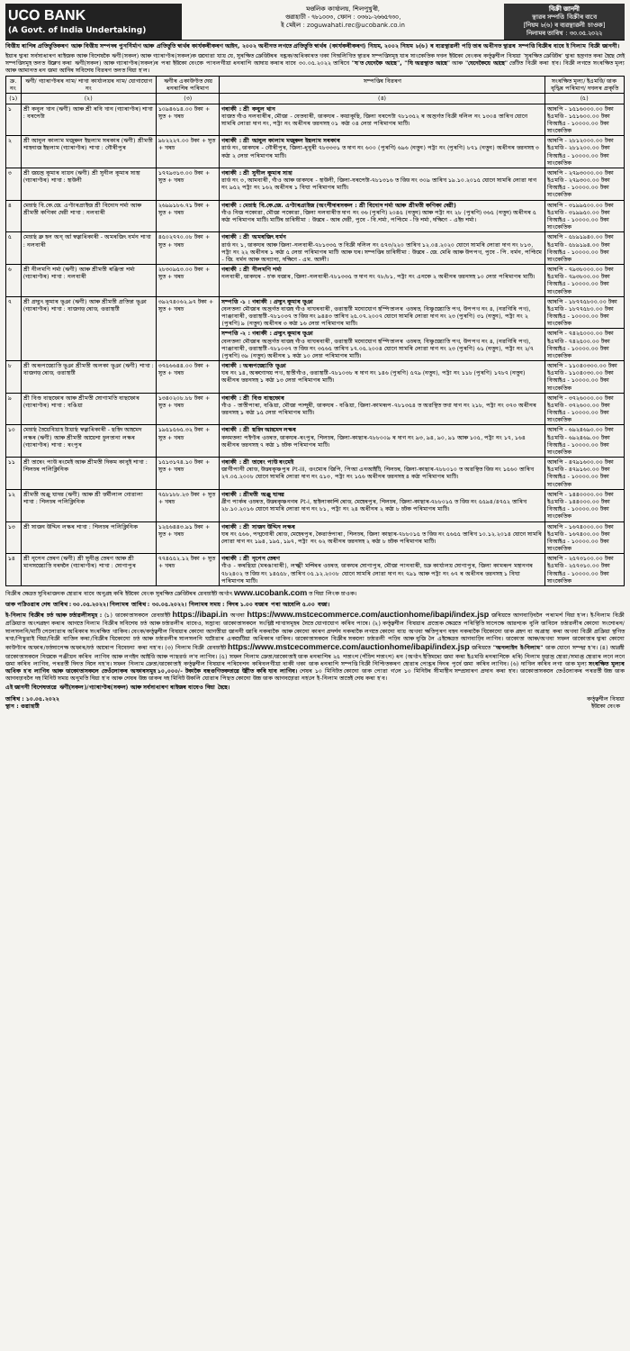UCO BANK
(A Govt. of India Undertaking)
মণ্ডলিক কাৰ্যালয়, শিলপুখুৰী,
গুৱাহাটী - ৭৮১০০৩, ফোন : ০৩৬১-২৬৬৫৭৩০,
ই মেইল : zoguwahati.rec@ucobank.co.in
বিক্ৰী জাননী
স্থাৱৰ সম্পত্তি বিক্ৰীৰ বাবে
[নিয়ম ৮(৬) ৰ ব্যৱস্থাৱলী চাওক]
নিলামৰ তাৰিখ : ৩০.০৫.২০২২
বিত্তীয় ৰাশিৰ প্ৰতিভূতিকৰণ আৰু বিত্তীয় সম্পদৰ পুনৰ্নিৰ্মাণ আৰু প্ৰতিভূতি স্বাৰ্থৰ কাৰ্যকৰীকৰণ আইন, ২০০২ অধীনত লগতে প্ৰতিভূতি স্বাৰ্থৰ (কাৰ্যকৰীকৰণ) নিয়ম, ২০০২ নিয়ম ৮(৬) ৰ ব্যৱস্থাৱলী পঢ়ি তাৰ অধীনত স্থাৱৰ সম্পত্তি বিক্ৰীৰ বাবে ই নিলাম বিক্ৰী জাননী।
ইয়াৰ দ্বাৰা সৰ্বসাধাৰণ ৰাইজক আৰু বিশেষকৈ ঋণী(সকল) আৰু গ্যাৰাণ্টৰ(সকল)ক জনোৱা যায় যে, সুৰক্ষিত ক্ৰেডিটৰৰ বন্ধক/অধিকাৰত থকা নিম্নলিখিত স্থাৱৰ সম্পত্তিসমূহ যাৰ সাংকেতিক দখল ইউকো বেংকৰ কৰ্তৃত্বশীল বিষয়া 'সুৰক্ষিত ক্ৰেডিটৰ' দ্বাৰা হস্তগত কৰা হৈছে সেই সম্পত্তিসমূহ তলত উল্লেখ কৰা ঋণী(সকল) আৰু গ্যাৰাণ্টৰ(সকল)ৰ পৰা ইউকো বেংকে পাবলগীয়া ধনৰাশি আদায় কৰাৰ বাবে ৩০.০৫.২০২২ তাৰিখে "য'ত যেনেকৈ আছে", "যি অৱস্থাত আছে" আৰু "যেনেকৈয়ে আছে" ভেটিত বিক্ৰী কৰা হ'ব। বিক্ৰী লগতে সংৰক্ষিত মূল্য আৰু আমানত ধন জমা আদিৰ সবিশেষ বিৱৰণ তলত দিয়া হ'ল।
| ক্ৰ. নং | ঋণী/ গ্যাৰাণ্টৰৰ নাম/ শাখা কাৰ্যালয়ৰ নাম/ যোগাযোগ নং | ঋণীৰ একাউণ্টত দেয় ধনৰাশিৰ পৰিমাণ | সম্পত্তিৰ বিৱৰণ | সংৰক্ষিত মূল্য/ ইএমডি/ ডাক বৃদ্ধিৰ পৰিমাণ/ দখলৰ প্ৰকৃতি |
| --- | --- | --- | --- | --- |
| (১) | (২) | (৩) | (৪) | (৫) |
| ১ | শ্ৰী কবুল খান (ঋণী) আৰু শ্ৰী ৰবি খান (গ্যাৰাণ্টৰ) শাখা : বৰপেটা | ১০৯৪৬১৪.০০ টকা + সুত + খৰচ | গৰাকী : শ্ৰী কবুল খান বাজত গাঁও নলবাৰীৰ, মৌজা - বেতবাৰী, ডাকঘৰ - কয়াকুছি, জিলা বৰপেটা ৭৮১৩৫২ ৰ অন্তৰ্গত বিক্ৰী দলিল নং ১৩০৪ তাৰিখ যোগে সামৰি লোৱা দাগ নং, পট্টা নং অধীনৰ ভৱনসহ ০১ কঠা ০৪ লেচা পৰিমাণৰ মাটি। | আৰপি - ১৫১৬০০০.০০ টকা ইএমডি - ১৫১৬০০.০০ টকা বিআইএ - ১০০০০.০০ টকা সাংকেতিক |
| ২ | শ্ৰী আবুল কালাম মজুৰুল ইছলাম সৰকাৰ (ঋণী) শ্ৰীমতী শাহনাজ ইছলাম (গ্যাৰাণ্টৰ) শাখা : গৌৰীপুৰ | ৯৮২২২৭.০০ টকা + সুত + খৰচ | গৰাকী : শ্ৰী আবুল কালাম মজুৰুল ইছলাম সৰকাৰ ৱাৰ্ড নং, ডাকঘৰ - গৌৰীপুৰ, জিলা-ধুবুৰী ৭৮৩৩৩১ ত দাগ নং ৬০০ (পুৰণি) ৬৯৬ (নতুন) পট্টা নং (পুৰণি) ৮৭১ (নতুন) অধীনৰ ভৱনসহ ৩ কঠা ২ লেচা পৰিমাণৰ মাটি। | আৰপি - ২৮১২০০০.০০ টকা ইএমডি - ২৮১২০০.০০ টকা বিআইএ - ১০০০০.০০ টকা সাংকেতিক |
| ৩ | শ্ৰী জয়ন্ত কুমাৰ বায়ন (ঋণী) শ্ৰী সুনীল কুমাৰ সাহা (গ্যাৰাণ্টৰ) শাখা : হাউলী | ১৭৭৯৩১৩.০০ টকা + সুত + খৰচ | গৰাকী : শ্ৰী সুনীল কুমাৰ সাহা ৱাৰ্ড নং ৩, আমবাৰী, গাঁও আৰু ডাকঘৰ - হাউলী, জিলা-বৰপেটা-৭৮১৩১৬ ত ডিড নং ৩০৯ তাৰিখ ১৯.১০.২০১৫ যোগে সামৰি লোৱা দাগ নং ৯৫২ পট্টা নং ১৬২ অধীনৰ ১ বিঘা পৰিমাণৰ মাটি। | আৰপি - ২৭৯৩০০০.০০ টকা ইএমডি - ২৭৯৩০০.০০ টকা বিআইএ - ১০০০০.০০ টকা সাংকেতিক |
| ৪ | মেচাৰ্ছ বি.কে.জে. এণ্টাৰপ্ৰাইজ শ্ৰী বিনোদ শৰ্মা আৰু শ্ৰীমতী কণিকা দেৱী শাখা : নলবাৰী | ২৬৯৯১৮৬.৭১ টকা + সুত + খৰচ | গৰাকী : মেচাৰ্ছ বি.কে.জে. এণ্টাৰপ্ৰাইজ (অংশীদাৰসকল : শ্ৰী বিনোদ শৰ্মা আৰু শ্ৰীমতী কণিকা দেৱী) গাঁও নিজ পকোৱা, মৌজা পকোৱা, জিলা নলবাৰীত দাগ নং ৩৬ (পুৰণি) ২০৪৫ (নতুন) আৰু পট্টা নং ২৮ (পুৰণি) ৩৬৫ (নতুন) অধীনৰ ৫ কঠা পৰিমাণৰ মাটি। মাটিৰ চাৰিসীমা : উত্তৰে - আৰ দেৱী, পুবে - বি.শৰ্মা, পশ্চিমে - ভি শৰ্মা, দক্ষিণে - এইচ শৰ্মা। | আৰপি - ৩১৯৯৫০০.০০ টকা ইএমডি - ৩১৯৯৫০.০০ টকা বিআইএ - ১০০০০.০০ টকা সাংকেতিক |
| ৫ | মেচাৰ্ছ ব্ৰু হল অন্ ৰ্আ স্বত্বাধিকাৰী - অমৰজিৎ বৰ্মন শাখা : নলবাৰী | ৪৫০২৭৭০.০৮ টকা + সুত + খৰচ | গৰাকী : শ্ৰী অমৰজিৎ বৰ্মন ৱাৰ্ড নং ১, ডাকঘৰ আৰু জিলা-নলবাৰী-৭৮১৩৩৫ ত বিক্ৰী দলিল নং ৫৭৩/২২০ তাৰিখ ১২.০৪.২০২০ যোগে সামৰি লোৱা দাগ নং ৮১৩, পট্টা নং ২২ অধীনৰ ১ কঠা ৫ লেচা পৰিমাণৰ মাটি আৰু ঘৰ। সম্পত্তিৰ চাৰিসীমা : উত্তৰে - জে. মেধি আৰু উপপথ, পুবে - পি. বৰ্মন, পশ্চিমে - জি. বৰ্মন আৰু অন্যান্য, দক্ষিণে - এম. আলী। | আৰপি - ৫৮৯১৯৪০.০০ টকা ইএমডি - ৫৮৯১৯৪.০০ টকা বিআইএ - ১০০০০.০০ টকা সাংকেতিক |
| ৬ | শ্ৰী নীলমণি শৰ্মা (ঋণী) আৰু শ্ৰীমতী ৰঞ্জিতা শৰ্মা (গ্যাৰাণ্টৰ) শাখা : নলবাৰী | ২৮৩০৯৫৩.০০ টকা + সুত + খৰচ | গৰাকী : শ্ৰী নীলমণি শৰ্মা নলবাৰী, ডাকঘৰ - চ'ক বজাৰ, জিলা-নলবাৰী-৭৮১৩৩৫ ত দাগ নং ৭৮/৮১, পট্টা নং এনকে ২ অধীনৰ ভৱনসহ ১০ লেচা পৰিমাণৰ মাটি। | আৰপি - ৭৯৩৮০০০.০০ টকা ইএমডি - ৭৯৩৮০০.০০ টকা বিআইএ - ১০০০০.০০ টকা সাংকেতিক |
| ৭ | শ্ৰী প্ৰদ্যুৎ কুমাৰ ভূঞা (ঋণী) আৰু শ্ৰীমতী প্ৰতিভা ভূঞা (গ্যাৰাণ্টৰ) শাখা : বাজগড় ৰোড, গুৱাহাটী | ৩৯২৭৪০৬২.৯৭ টকা + সুত + খৰচ | সম্পত্তি -১ : গৰাকী : প্ৰদ্যুৎ কুমাৰ ভূঞা বেলতলা মৌজাৰ অন্তৰ্গত বাজহ গাঁও বাঘৰবাৰী, গুৱাহাটী মনোযোগ হস্পিতালৰ ওচৰত, বিষ্ণুজ্যোতি পথ, উপপথ নং ৪, (নৱগিৰি পথ), পাঞ্জাবাৰী, গুৱাহাটী-৭৮১০৩৭ ত ডিড নং ৯৪৪৩ তাৰিখ ২৫.০৭.২০০৭ যোগে সামৰি লোৱা দাগ নং ২৩ (পুৰণি) ৩১ (নতুন), পট্টা নং ২ (পুৰণি) ৯ (নতুন) অধীনৰ ৩ কঠা ১৬ লেচা পৰিমাণৰ মাটি। | আৰপি - ১৮৭৭৫৮০০.০০ টকা ইএমডি - ১৮৭৭৫৮০.০০ টকা বিআইএ - ১০০০০.০০ টকা সাংকেতিক |
| | | | সম্পত্তি -২ : গৰাকী : প্ৰদ্যুৎ কুমাৰ ভূঞা বেলতলা মৌজাৰ অন্তৰ্গত বাজহ গাঁও বাঘৰবাৰী, গুৱাহাটী মনোযোগ হস্পিতালৰ ওচৰত, বিষ্ণুজ্যোতি পথ, উপপথ নং ৪, (নৱগিৰি পথ), পাঞ্জাবাৰী, গুৱাহাটী-৭৮১০৩৭ ত ডিড নং ৩৫৬৫ তাৰিখ ১৭.০৫.২০০৪ যোগে সামৰি লোৱা দাগ নং ২৩ (পুৰণি) ৬১ (নতুন), পট্টা নং ২/৭ (পুৰণি) ৩৯ (নতুন) অধীনৰ ১ কঠা ১০ লেচা পৰিমাণৰ মাটি। | আৰপি - ৭৪২৫০০০.০০ টকা ইএমডি - ৭৪২৫০০.০০ টকা বিআইএ - ১০০০০.০০ টকা সাংকেতিক |
| ৮ | শ্ৰী অৰূপজ্যোতি ভূঞা শ্ৰীমতী অলকা ভূঞা (ঋণী) শাখা : বাজগড় ৰোড, গুৱাহাটী | ৩৭৫৬৬৪৪.০০ টকা + সুত + খৰচ | গৰাকী : অৰূপজ্যোতি ভূঞা ঘৰ নং ১৪, অৰুণোদয় পথ, হাতীগাঁও, গুৱাহাটী-৭৮১০৩৮ ৰ দাগ নং ১৪৬ (পুৰণি) ৫৭৯ (নতুন), পট্টা নং ১১৮ (পুৰণি) ১৭৮৭ (নতুন) অধীনৰ ভৱনসহ ১ কঠা ১৩ লেচা পৰিমাণৰ মাটি। | আৰপি - ১১০৪০৩০০.০০ টকা ইএমডি - ১১০৪০৩০.০০ টকা বিআইএ - ১০০০০.০০ টকা সাংকেতিক |
| ৯ | শ্ৰী বিশু বাছফোৰ আৰু শ্ৰীমতী সোণামতি বাছফোৰ (গ্যাৰাণ্টৰ) শাখা : বঙিয়া | ১৩৪০২০৮.৮৮ টকা + সুত + খৰচ | গৰাকী : শ্ৰী বিশু বাছফোৰ গাঁও - তাতীপাৰা, বঙিয়া, মৌজা পান্দুৰী, ডাকঘৰ - বঙিয়া, জিলা-কামৰূপ-৭৮১৩৫৪ ত অৱস্থিত তথা দাগ নং ২১৮, পট্টা নং ৩৭৩ অধীনৰ ভৱনসহ ১ কঠা ১৫ লেচা পৰিমাণৰ মাটি। | আৰপি - ৩৭২৬০০০.০০ টকা ইএমডি - ৩৭২৬০০.০০ টকা বিআইএ - ১০০০০.০০ টকা সাংকেতিক |
| ১০ | মেচাৰ্ছ তৈয়েবিয়াহ টায়াৰ্ছ স্বত্বাধিকাৰী - ছহিদ আহমেদ লস্কৰ (ঋণী) আৰু শ্ৰীমতী আয়েশা চুলতানা লস্কৰ (গ্যাৰাণ্টৰ) শাখা : ৰংপুৰ | ১৯৫১৫৬৫.৩২ টকা + সুত + খৰচ | গৰাকী : শ্ৰী ছহিদ আহমেদ লস্কৰ কদমতলা পইণ্টৰ ওচৰত, ডাকঘৰ-ৰংপুৰ, শিলচৰ, জিলা-কাছাৰ-৭৮৮০০৯ ৰ দাগ নং ৯৩, ৯৪, ৯০, ৯১ আৰু ১০৫, পট্টা নং ১৭, ১৬৪ অধীনৰ ভৱনসহ ৭ কঠা ১ চটক পৰিমাণৰ মাটি। | আৰপি - ৬৯২৪৬৯০.০০ টকা ইএমডি - ৬৯২৪৬৯.০০ টকা বিআইএ - ১০০০০.০০ টকা সাংকেতিক |
| ১১ | শ্ৰী তাৰেং পাউ ৰংমেই আৰু শ্ৰীমতী দিকম কাবুই শাখা : শিলচৰ পলিক্লিনিক | ১৫১৩১৭৪.১০ টকা + সুত + খৰচ | গৰাকী : শ্ৰী তাৰেং পাউ ৰংমেই জাগীপানী ৰোড, উত্তৰকৃষ্ণপুৰ Pt-III, গুংমোৰ জিপি, পিআ এনআইটি, শিলচৰ, জিলা-কাছাৰ-৭৮৮০১০ ত অৱস্থিত ডিড নং ১৫৬০ তাৰিখ ২৭.০৫.২০০৮ যোগে সামৰি লোৱা দাগ নং ৫১৩, পট্টা নং ১৫৬ অধীনৰ ভৱনসহ ৪ কঠা পৰিমাণৰ মাটি। | আৰপি - ৪৭৯১৬০০.০০ টকা ইএমডি - ৪৭৯১৬০.০০ টকা বিআইএ - ১০০০০.০০ টকা সাংকেতিক |
| ১২ | শ্ৰীমতী অঞ্জু যাদৱ (ঋণী) আৰু শ্ৰী ভৰ্মীলাল গোৱালা শাখা : শিলচৰ পলিক্লিনিক | ৭৫৮১৮৮.২৩ টকা + সুত + খৰচ | গৰাকী : শ্ৰীমতী অঞ্জু যাদৱ গ্ৰীণ পাৰ্কৰ ওচৰত, উত্তৰকৃষ্ণনগৰ Pt-I, হাইলাকান্দি ৰোড, মেহেৰপুৰ, শিলচৰ, জিলা-কাছাৰ-৭৮৮০১৫ ত ডিড নং ৫৫৯৪/৪৭৫২ তাৰিখ ২৮.১০.২০১৬ যোগে সামৰি লোৱা দাগ নং ৮১, পট্টা নং ২৪ অধীনৰ ২ কঠা ৮ চটক পৰিমাণৰ মাটি। | আৰপি - ১৪৪০০০০.০০ টকা ইএমডি - ১৪৪০০০.০০ টকা বিআইএ - ১০০০০.০০ টকা সাংকেতিক |
| ১৩ | শ্ৰী সাজন উদ্দিন লস্কৰ শাখা : শিলচৰ পলিক্লিনিক | ১২৫৬৪৪৩.৯১ টকা + সুত + খৰচ | গৰাকী : শ্ৰী সাজন উদ্দিন লস্কৰ ঘৰ নং ৫৬৬, পদ্মগোৰী ৰোড, মেহেৰপুৰ, কৈৱাৰ্তপাৰা, শিলচৰ, জিলা কাছাৰ-৭৮৮০১৫ ত ডিড নং ৫৬৫৫ তাৰিখ ১০.১২.২০১৪ যোগে সামৰি লোৱা দাগ নং ১৯৪, ১৯৫, ১৯৭, পট্টা নং ৬২ অধীনৰ ভৱনসহ ২ কঠা ৮ চটক পৰিমাণৰ মাটি। | আৰপি - ১৬৭৪০০০.০০ টকা ইএমডি - ১৬৭৪০০.০০ টকা বিআইএ - ১০০০০.০০ টকা সাংকেতিক |
| ১৪ | শ্ৰী নৃপেন তেৰণ (ঋণী) শ্ৰী সুনীপ্ত তেৰণ আৰু শ্ৰী মানসজ্যোতি বৰদলৈ (গ্যাৰাণ্টৰ) শাখা : সোণাপুৰ | ৭৭৪৫৫২.১২ টকা + সুত + খৰচ | গৰাকী : শ্ৰী নৃপেন তেৰণ গাঁও - কৰছিয়া (মৰঙাবাৰী), লক্ষ্মী মন্দিৰৰ ওচৰত, ডাকঘৰ সোণাপুৰ, মৌজা পানবাৰী, চক্ৰ কাৰ্যালয় সোণাপুৰ, জিলা কামৰূপ মহানগৰ ৭৮২৪০২ ত ডিড নং ১৪৫৫৮, তাৰিখ ০৫.১২.২০০৮ যোগে সামৰি লোৱা দাগ নং ৭৯১ আৰু পট্টা নং ৬৭ ৰ অধীনৰ ভৱনসহ ১ বিঘা পৰিমাণৰ মাটি। | আৰপি - ২৫৭৩১০০.০০ টকা ইএমডি - ২৫৭৩১০.০০ টকা বিআইএ - ১০০০০.০০ টকা সাংকেতিক |
বিক্ৰীৰ ক্ষেত্ৰত সুবিধাজনক হোৱাৰ বাবে অনুগ্ৰহ কৰি ইউকো বেংক সুৰক্ষিত ক্ৰেডিটৰৰ ৱেবচাইট অৰ্থাৎ www.ucobank.com ত দিয়া লিংক চাওক।
ডাক পঠিওৱাৰ শেষ তাৰিখ : ৩০.০৫.২০২২। নিলামৰ তাৰিখ : ৩০.০৫.২০২২। নিলামৰ সময় : দিনৰ ১.০০ বজাৰ পৰা আবেলি ৫.০০ বজা।
ই-নিলাম বিক্ৰীৰ চৰ্ত আৰু চৰ্তাৱলীসমূহ : (১) ডাকোতাসকলে ৱেবচাইট https://ibapi.in অথবা https://www.mstcecommerce.com/auctionhome/ibapi/index.jsp জৰিয়তে আগবাঢ়িবলৈ পৰামৰ্শ দিয়া হ'ল। ই-নিলাম বিক্ৰী প্ৰক্ৰিয়াত অংশগ্ৰহণ কৰাৰ আগতে নিলাম বিক্ৰীৰ সবিশেষ চৰ্ত আৰু চৰ্তাৱলীৰ বাবেও, সম্ভাব্য ডাকোতাসকলে সংশ্লিষ্ট শাখাসমূহৰ সৈতে যোগাযোগ কৰিব পাৰে। (২) কৰ্তৃত্বশীল বিষয়াৰ প্ৰত্যেক ক্ষেত্ৰতে পৰিস্থিতি সাপেক্ষে আৱশ্যক বুলি ভাবিলে চৰ্তাৱলীৰ কোনো সংশোধন/সালসলনি/মাটি পেলোৱাৰ অধিকাৰ সংৰক্ষিত থাকিব। বেংক/কৰ্তৃত্বশীল বিষয়াৰ কোনো আগতীয়া জাননী জাৰি নকৰাকৈ আৰু কোনো কাৰণ প্ৰদৰ্শন নকৰাকৈ লগতে কোনো বায় অথবা ক্ষতিপূৰণ বহন নকৰাকৈ যিকোনো ডাক গ্ৰহণ বা অগ্ৰাহ্য কৰা অথবা বিক্ৰী প্ৰক্ৰিয়া স্থগিত ৰখা/পিছুৱাই দিয়া/বিক্ৰী বাতিল কৰা/বিক্ৰীৰ যিকোনো চৰ্ত আৰু চৰ্তাৱলীৰ সালসলনি ঘটোৱাৰ একচেটিয়া অধিকাৰ থাকিব। ডাকোতাসকলে বিক্ৰীৰ সকলো চৰ্তাৱলী পঢ়িব আৰু বুজি লৈ এইক্ষেত্ৰত আগবাঢ়িব লাগিব। ডাকোতা আৰু/অথবা সফল ডাকোতাৰ দ্বাৰা কোনো কাউণ্টাৰ অফাৰ/চৰ্তসাপেক্ষ অফাৰ/চৰ্ত আৰোপ বিবেচনা কৰা নহ'ব। (৩) নিলাম বিক্ৰী ৱেবচাইট https://www.mstcecommerce.com/auctionhome/ibapi/index.jsp জৰিয়তে "অনলাইন ই-নিলাম" ডাক যোগে সম্পন্ন হ'ব। (৪) আগ্ৰহী ডাকোতাসকলে নিজকে পঞ্জীয়ন কৰিব লাগিব আৰু লগইন আইডি আৰু পাছৱৰ্ড ল'ব লাগিব। (৫) সফল নিলাম ক্ৰেতা/ডাকোতাই ডাক ধনৰাশিৰ ২৫ শতাংশ (পঁচিশ শতাংশ) ধন (অৰ্থাৎ ইতিমধ্যে জমা কৰা ইএমডি ধনৰাশিকে ধৰি) নিলাম চূড়ান্ত হোৱা/সমাপ্ত হোৱাৰ লগে লগে জমা কৰিব লাগিব, পৰৱৰ্তী দিনত দিলে নহ'ব। সফল নিলাম ক্ৰেতা/ডাকোতাই কৰ্তৃত্বশীল বিষয়াৰ পৰিবেশন কৰিবলগীয়া বাকী থকা ডাক ধনৰাশি সম্পত্তি বিক্ৰী নিশ্চিতকৰণ হোৱাৰ পোন্ধৰ দিনৰ পূৰ্বে জমা কৰিব লাগিব। (৬) দাখিল কৰিব লগা ডাক মূল্য সংৰক্ষিত মূল্যৰ অধিক হ'ব লাগিব আৰু ডাকোতাসকলে তেওঁলোকৰ অফাৰসমূহ ১০,০০০/- টকাকৈ বহুগুণিতকভাৱে উন্নীত কৰি যাব লাগিব। শেষৰ ১০ মিনিটত কোনো ডাক পোৱা গ'লে ১০ মিনিটৰ সীমাহীন সম্প্ৰসাৰণ প্ৰদান কৰা হ'ব। ডাকোতাসকলে তেওঁলোকৰ পৰৱৰ্তী উচ্চ ডাক আগবঢ়াবলৈ দহ মিনিট সময় অনুমতি দিয়া হ'ব আৰু শেষৰ উচ্চ ডাকৰ দহ মিনিট উকলি যোৱাৰ পিছত কোনো উচ্চ ডাক আগবঢ়োৱা নহ'লে ই-নিলাম তাতেই শেষ কৰা হ'ব।
এই জাননী বিশেষভাৱে ঋণী(সকল)/গ্যাৰাণ্টৰ(সকল) আৰু সৰ্বসাধাৰণ ৰাইজৰ বাবেও দিয়া হৈছে।
তাৰিখ : ১০.০৫.২০২২
স্থান : গুৱাহাটী
কৰ্তৃত্বশীল বিষয়া
ইউকো বেংক